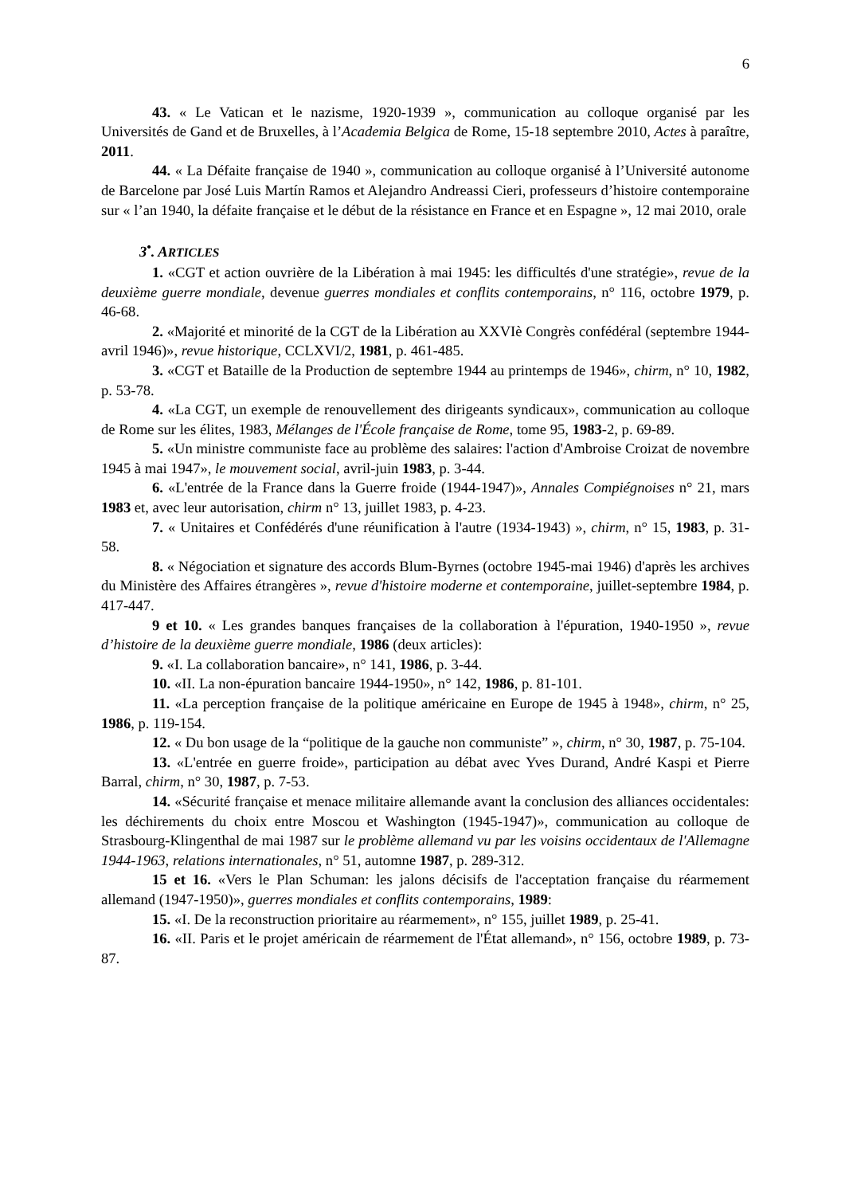6
43. « Le Vatican et le nazisme, 1920-1939 », communication au colloque organisé par les Universités de Gand et de Bruxelles, à l’Academia Belgica de Rome, 15-18 septembre 2010, Actes à paraître, 2011.
44. « La Défaite française de 1940 », communication au colloque organisé à l’Université autonome de Barcelone par José Luis Martín Ramos et Alejandro Andreassi Cieri, professeurs d’histoire contemporaine sur « l’an 1940, la défaite française et le début de la résistance en France et en Espagne », 12 mai 2010, orale
3<sup>•</sup>. ARTICLES
1. «CGT et action ouvrière de la Libération à mai 1945: les difficultés d'une stratégie», revue de la deuxième guerre mondiale, devenue guerres mondiales et conflits contemporains, n° 116, octobre 1979, p. 46-68.
2. «Majorité et minorité de la CGT de la Libération au XXVIè Congrès confédéral (septembre 1944-avril 1946)», revue historique, CCLXVI/2, 1981, p. 461-485.
3. «CGT et Bataille de la Production de septembre 1944 au printemps de 1946», chirm, n° 10, 1982, p. 53-78.
4. «La CGT, un exemple de renouvellement des dirigeants syndicaux», communication au colloque de Rome sur les élites, 1983, Mélanges de l'École française de Rome, tome 95, 1983-2, p. 69-89.
5. «Un ministre communiste face au problème des salaires: l'action d'Ambroise Croizat de novembre 1945 à mai 1947», le mouvement social, avril-juin 1983, p. 3-44.
6. «L'entrée de la France dans la Guerre froide (1944-1947)», Annales Compiégnoises n° 21, mars 1983 et, avec leur autorisation, chirm n° 13, juillet 1983, p. 4-23.
7. « Unitaires et Confédérés d'une réunification à l'autre (1934-1943) », chirm, n° 15, 1983, p. 31-58.
8. « Négociation et signature des accords Blum-Byrnes (octobre 1945-mai 1946) d'après les archives du Ministère des Affaires étrangères », revue d'histoire moderne et contemporaine, juillet-septembre 1984, p. 417-447.
9 et 10. « Les grandes banques françaises de la collaboration à l'épuration, 1940-1950 », revue d’histoire de la deuxième guerre mondiale, 1986 (deux articles):
9. «I. La collaboration bancaire», n° 141, 1986, p. 3-44.
10. «II. La non-épuration bancaire 1944-1950», n° 142, 1986, p. 81-101.
11. «La perception française de la politique américaine en Europe de 1945 à 1948», chirm, n° 25, 1986, p. 119-154.
12. « Du bon usage de la “politique de la gauche non communiste” », chirm, n° 30, 1987, p. 75-104.
13. «L'entrée en guerre froide», participation au débat avec Yves Durand, André Kaspi et Pierre Barral, chirm, n° 30, 1987, p. 7-53.
14. «Sécurité française et menace militaire allemande avant la conclusion des alliances occidentales: les déchirements du choix entre Moscou et Washington (1945-1947)», communication au colloque de Strasbourg-Klingenthal de mai 1987 sur le problème allemand vu par les voisins occidentaux de l'Allemagne 1944-1963, relations internationales, n° 51, automne 1987, p. 289-312.
15 et 16. «Vers le Plan Schuman: les jalons décisifs de l'acceptation française du réarmement allemand (1947-1950)», guerres mondiales et conflits contemporains, 1989:
15. «I. De la reconstruction prioritaire au réarmement», n° 155, juillet 1989, p. 25-41.
16. «II. Paris et le projet américain de réarmement de l'État allemand», n° 156, octobre 1989, p. 73-87.